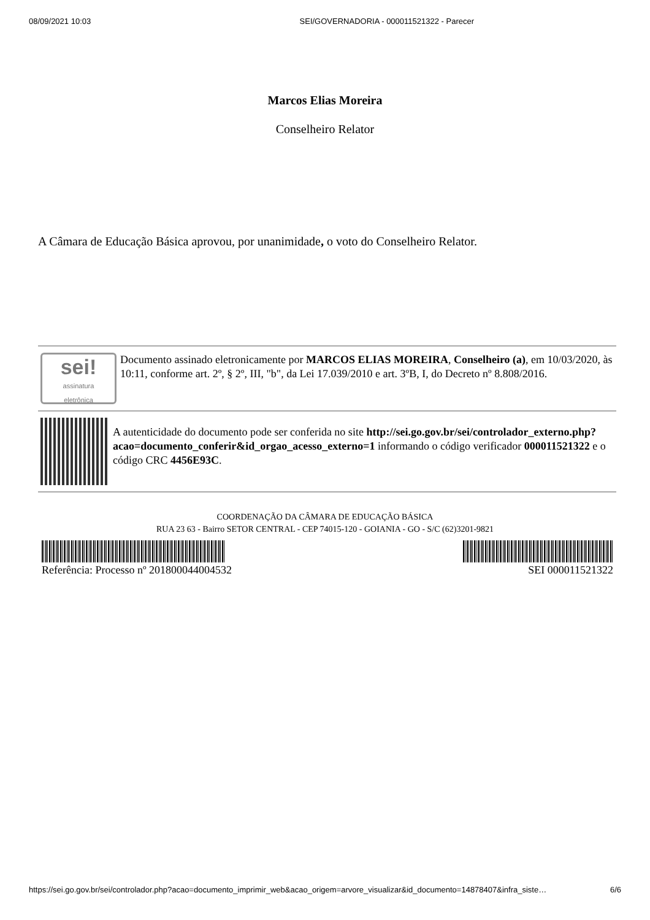08/09/2021 10:03 SEI/GOVERNADORIA - 000011521322 - Parecer
Marcos Elias Moreira
Conselheiro Relator
A Câmara de Educação Básica aprovou, por unanimidade, o voto do Conselheiro Relator.
sei!
assinatura
eletrônica
Documento assinado eletronicamente por MARCOS ELIAS MOREIRA, Conselheiro (a), em 10/03/2020, às 10:11, conforme art. 2º, § 2º, III, "b", da Lei 17.039/2010 e art. 3ºB, I, do Decreto nº 8.808/2016.
A autenticidade do documento pode ser conferida no site http://sei.go.gov.br/sei/controlador_externo.php?acao=documento_conferir&id_orgao_acesso_externo=1 informando o código verificador 000011521322 e o código CRC 4456E93C.
COORDENAÇÃO DA CÂMARA DE EDUCAÇÃO BÁSICA
RUA 23 63 - Bairro SETOR CENTRAL - CEP 74015-120 - GOIANIA - GO - S/C (62)3201-9821
Referência: Processo nº 201800044004532 SEI 000011521322
https://sei.go.gov.br/sei/controlador.php?acao=documento_imprimir_web&acao_origem=arvore_visualizar&id_documento=14878407&infra_siste… 6/6